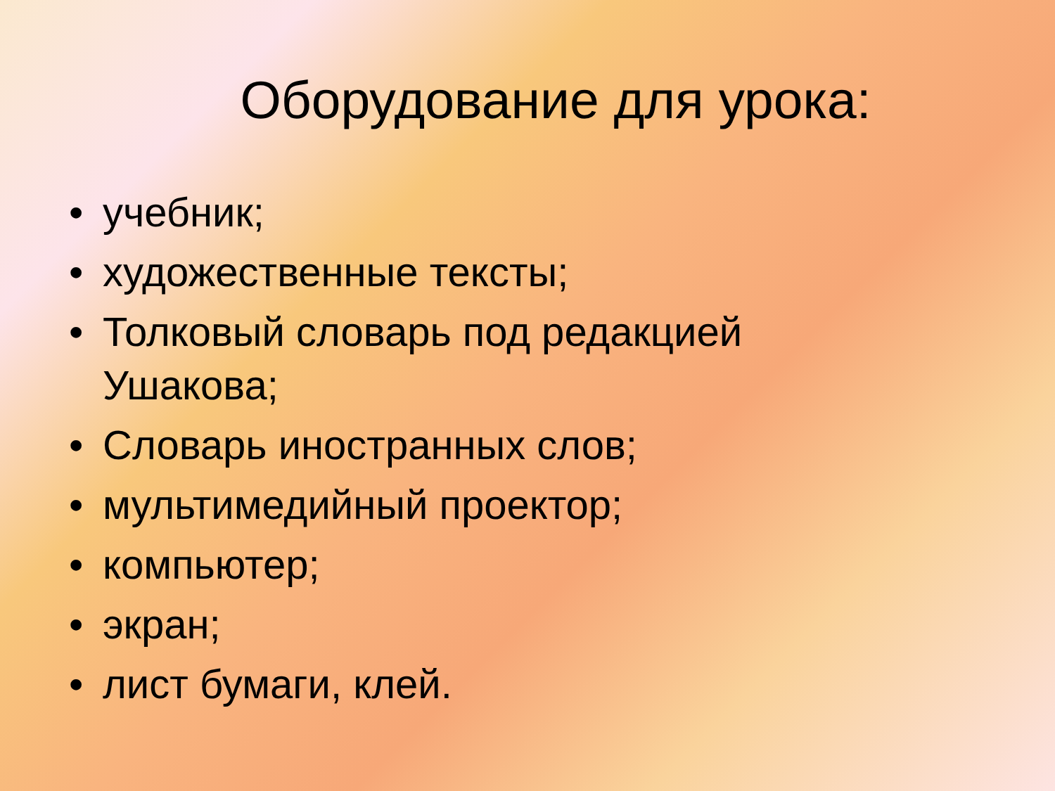Оборудование для урока:
• учебник;
• художественные тексты;
• Толковый словарь под редакцией Ушакова;
• Словарь иностранных слов;
• мультимедийный проектор;
• компьютер;
• экран;
• лист бумаги, клей.